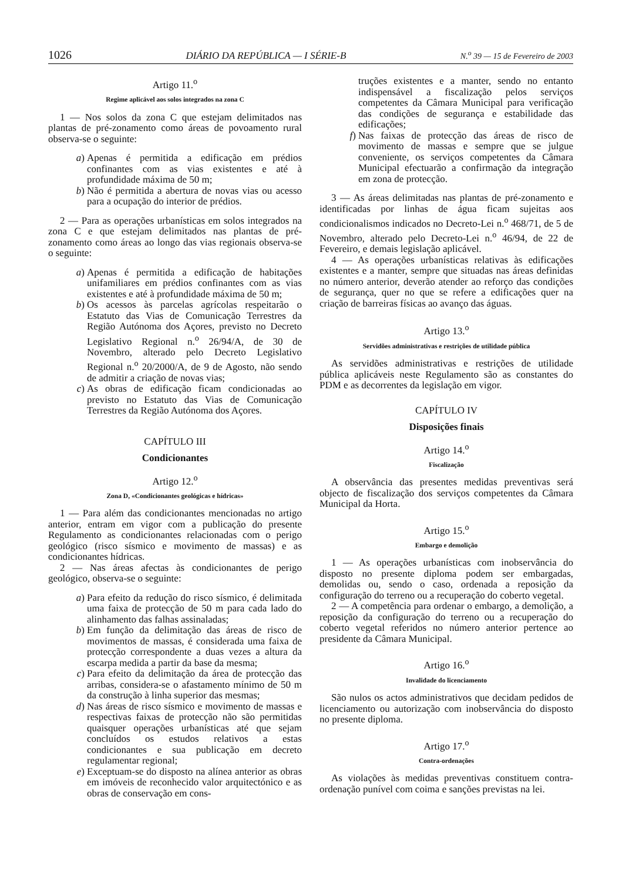1026 DIÁRIO DA REPÚBLICA — I SÉRIE-B N.<sup>o</sup> 39 — 15 de Fevereiro de 2003
Artigo 11.<sup>o</sup>
Regime aplicável aos solos integrados na zona C
1 — Nos solos da zona C que estejam delimitados nas plantas de pré-zonamento como áreas de povoamento rural observa-se o seguinte:
a) Apenas é permitida a edificação em prédios confinantes com as vias existentes e até à profundidade máxima de 50 m;
b) Não é permitida a abertura de novas vias ou acesso para a ocupação do interior de prédios.
2 — Para as operações urbanísticas em solos integrados na zona C e que estejam delimitados nas plantas de pré-zonamento como áreas ao longo das vias regionais observa-se o seguinte:
a) Apenas é permitida a edificação de habitações unifamiliares em prédios confinantes com as vias existentes e até à profundidade máxima de 50 m;
b) Os acessos às parcelas agrícolas respeitarão o Estatuto das Vias de Comunicação Terrestres da Região Autónoma dos Açores, previsto no Decreto Legislativo Regional n.<sup>o</sup> 26/94/A, de 30 de Novembro, alterado pelo Decreto Legislativo Regional n.<sup>o</sup> 20/2000/A, de 9 de Agosto, não sendo de admitir a criação de novas vias;
c) As obras de edificação ficam condicionadas ao previsto no Estatuto das Vias de Comunicação Terrestres da Região Autónoma dos Açores.
CAPÍTULO III
Condicionantes
Artigo 12.<sup>o</sup>
Zona D, «Condicionantes geológicas e hídricas»
1 — Para além das condicionantes mencionadas no artigo anterior, entram em vigor com a publicação do presente Regulamento as condicionantes relacionadas com o perigo geológico (risco sísmico e movimento de massas) e as condicionantes hídricas.
2 — Nas áreas afectas às condicionantes de perigo geológico, observa-se o seguinte:
a) Para efeito da redução do risco sísmico, é delimitada uma faixa de protecção de 50 m para cada lado do alinhamento das falhas assinaladas;
b) Em função da delimitação das áreas de risco de movimentos de massas, é considerada uma faixa de protecção correspondente a duas vezes a altura da escarpa medida a partir da base da mesma;
c) Para efeito da delimitação da área de protecção das arribas, considera-se o afastamento mínimo de 50 m da construção à linha superior das mesmas;
d) Nas áreas de risco sísmico e movimento de massas e respectivas faixas de protecção não são permitidas quaisquer operações urbanísticas até que sejam concluídos os estudos relativos a estas condicionantes e sua publicação em decreto regulamentar regional;
e) Exceptuam-se do disposto na alínea anterior as obras em imóveis de reconhecido valor arquitectónico e as obras de conservação em cons-
truções existentes e a manter, sendo no entanto indispensável a fiscalização pelos serviços competentes da Câmara Municipal para verificação das condições de segurança e estabilidade das edificações;
f) Nas faixas de protecção das áreas de risco de movimento de massas e sempre que se julgue conveniente, os serviços competentes da Câmara Municipal efectuarão a confirmação da integração em zona de protecção.
3 — As áreas delimitadas nas plantas de pré-zonamento e identificadas por linhas de água ficam sujeitas aos condicionalismos indicados no Decreto-Lei n.<sup>o</sup> 468/71, de 5 de Novembro, alterado pelo Decreto-Lei n.<sup>o</sup> 46/94, de 22 de Fevereiro, e demais legislação aplicável.
4 — As operações urbanísticas relativas às edificações existentes e a manter, sempre que situadas nas áreas definidas no número anterior, deverão atender ao reforço das condições de segurança, quer no que se refere a edificações quer na criação de barreiras físicas ao avanço das águas.
Artigo 13.<sup>o</sup>
Servidões administrativas e restrições de utilidade pública
As servidões administrativas e restrições de utilidade pública aplicáveis neste Regulamento são as constantes do PDM e as decorrentes da legislação em vigor.
CAPÍTULO IV
Disposições finais
Artigo 14.<sup>o</sup>
Fiscalização
A observância das presentes medidas preventivas será objecto de fiscalização dos serviços competentes da Câmara Municipal da Horta.
Artigo 15.<sup>o</sup>
Embargo e demolição
1 — As operações urbanísticas com inobservância do disposto no presente diploma podem ser embargadas, demolidas ou, sendo o caso, ordenada a reposição da configuração do terreno ou a recuperação do coberto vegetal.
2 — A competência para ordenar o embargo, a demolição, a reposição da configuração do terreno ou a recuperação do coberto vegetal referidos no número anterior pertence ao presidente da Câmara Municipal.
Artigo 16.<sup>o</sup>
Invalidade do licenciamento
São nulos os actos administrativos que decidam pedidos de licenciamento ou autorização com inobservância do disposto no presente diploma.
Artigo 17.<sup>o</sup>
Contra-ordenações
As violações às medidas preventivas constituem contra-ordenação punível com coima e sanções previstas na lei.